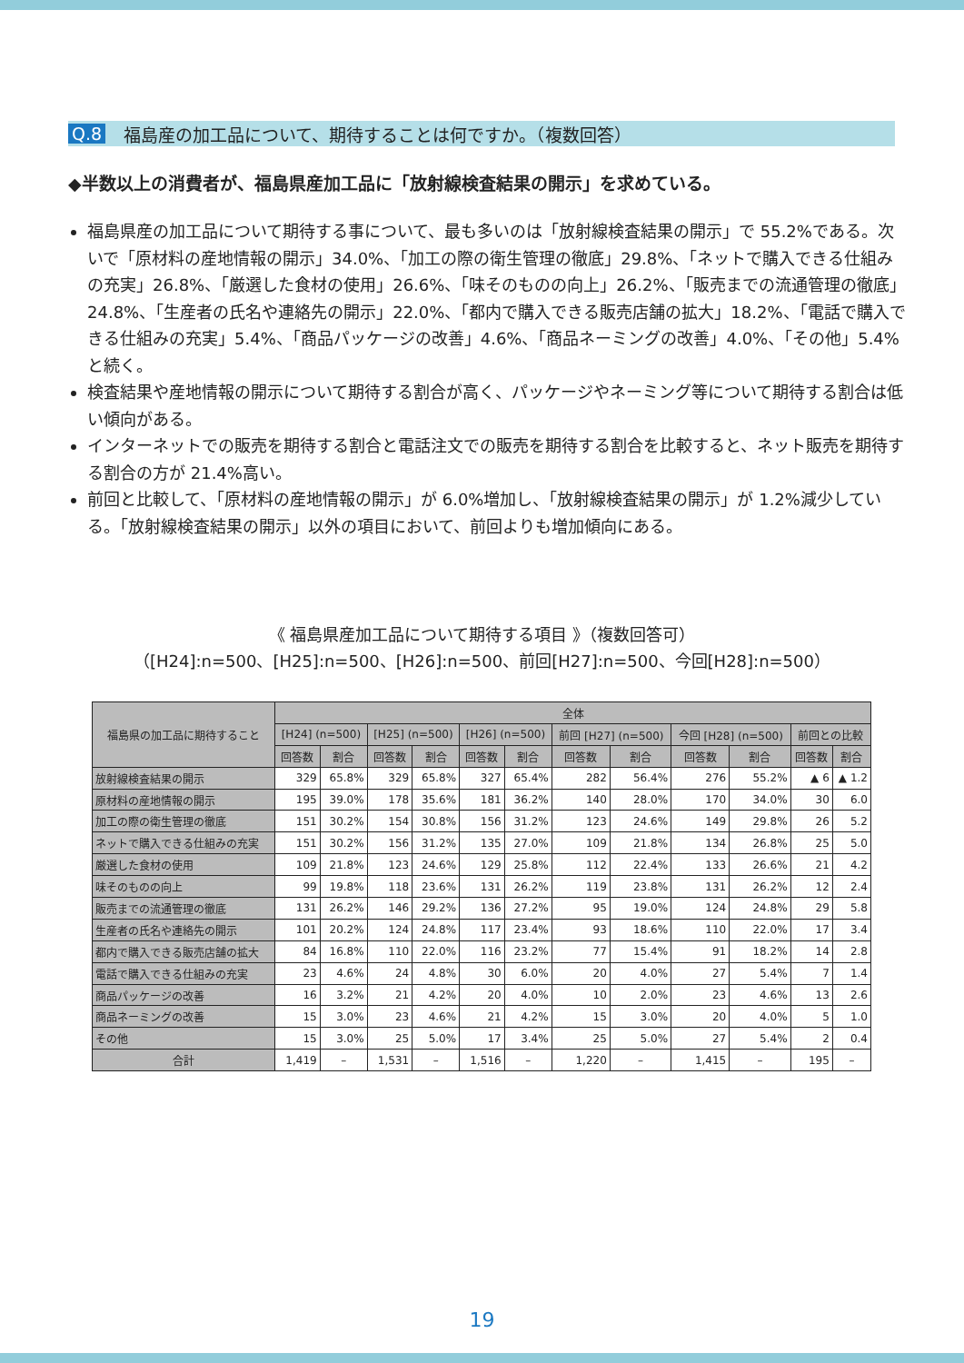Q.8 福島産の加工品について、期待することは何ですか。（複数回答）
◆半数以上の消費者が、福島県産加工品に「放射線検査結果の開示」を求めている。
福島県産の加工品について期待する事について、最も多いのは「放射線検査結果の開示」で 55.2%である。次いで「原材料の産地情報の開示」34.0%、「加工の際の衛生管理の徹底」29.8%、「ネットで購入できる仕組みの充実」26.8%、「厳選した食材の使用」26.6%、「味そのものの向上」26.2%、「販売までの流通管理の徹底」24.8%、「生産者の氏名や連絡先の開示」22.0%、「都内で購入できる販売店舗の拡大」18.2%、「電話で購入できる仕組みの充実」5.4%、「商品パッケージの改善」4.6%、「商品ネーミングの改善」4.0%、「その他」5.4%と続く。
検査結果や産地情報の開示について期待する割合が高く、パッケージやネーミング等について期待する割合は低い傾向がある。
インターネットでの販売を期待する割合と電話注文での販売を期待する割合を比較すると、ネット販売を期待する割合の方が 21.4%高い。
前回と比較して、「原材料の産地情報の開示」が 6.0%増加し、「放射線検査結果の開示」が 1.2%減少している。「放射線検査結果の開示」以外の項目において、前回よりも増加傾向にある。
《 福島県産加工品について期待する項目 》（複数回答可）
（[H24]:n=500、[H25]:n=500、[H26]:n=500、前回[H27]:n=500、今回[H28]:n=500）
| 福島県の加工品に期待すること | 全体 | | | | | | | | | | | |
| --- | --- | --- | --- | --- | --- | --- | --- | --- | --- | --- | --- | --- |
| | [H24] (n=500) | | [H25] (n=500) | | [H26] (n=500) | | 前回 [H27] (n=500) | | 今回 [H28] (n=500) | | 前回との比較 | |
| | 回答数 | 割合 | 回答数 | 割合 | 回答数 | 割合 | 回答数 | 割合 | 回答数 | 割合 | 回答数 | 割合 |
| 放射線検査結果の開示 | 329 | 65.8% | 329 | 65.8% | 327 | 65.4% | 282 | 56.4% | 276 | 55.2% | ▲ 6 | ▲ 1.2 |
| 原材料の産地情報の開示 | 195 | 39.0% | 178 | 35.6% | 181 | 36.2% | 140 | 28.0% | 170 | 34.0% | 30 | 6.0 |
| 加工の際の衛生管理の徹底 | 151 | 30.2% | 154 | 30.8% | 156 | 31.2% | 123 | 24.6% | 149 | 29.8% | 26 | 5.2 |
| ネットで購入できる仕組みの充実 | 151 | 30.2% | 156 | 31.2% | 135 | 27.0% | 109 | 21.8% | 134 | 26.8% | 25 | 5.0 |
| 厳選した食材の使用 | 109 | 21.8% | 123 | 24.6% | 129 | 25.8% | 112 | 22.4% | 133 | 26.6% | 21 | 4.2 |
| 味そのものの向上 | 99 | 19.8% | 118 | 23.6% | 131 | 26.2% | 119 | 23.8% | 131 | 26.2% | 12 | 2.4 |
| 販売までの流通管理の徹底 | 131 | 26.2% | 146 | 29.2% | 136 | 27.2% | 95 | 19.0% | 124 | 24.8% | 29 | 5.8 |
| 生産者の氏名や連絡先の開示 | 101 | 20.2% | 124 | 24.8% | 117 | 23.4% | 93 | 18.6% | 110 | 22.0% | 17 | 3.4 |
| 都内で購入できる販売店舗の拡大 | 84 | 16.8% | 110 | 22.0% | 116 | 23.2% | 77 | 15.4% | 91 | 18.2% | 14 | 2.8 |
| 電話で購入できる仕組みの充実 | 23 | 4.6% | 24 | 4.8% | 30 | 6.0% | 20 | 4.0% | 27 | 5.4% | 7 | 1.4 |
| 商品パッケージの改善 | 16 | 3.2% | 21 | 4.2% | 20 | 4.0% | 10 | 2.0% | 23 | 4.6% | 13 | 2.6 |
| 商品ネーミングの改善 | 15 | 3.0% | 23 | 4.6% | 21 | 4.2% | 15 | 3.0% | 20 | 4.0% | 5 | 1.0 |
| その他 | 15 | 3.0% | 25 | 5.0% | 17 | 3.4% | 25 | 5.0% | 27 | 5.4% | 2 | 0.4 |
| 合計 | 1,419 | – | 1,531 | – | 1,516 | – | 1,220 | – | 1,415 | – | 195 | – |
19